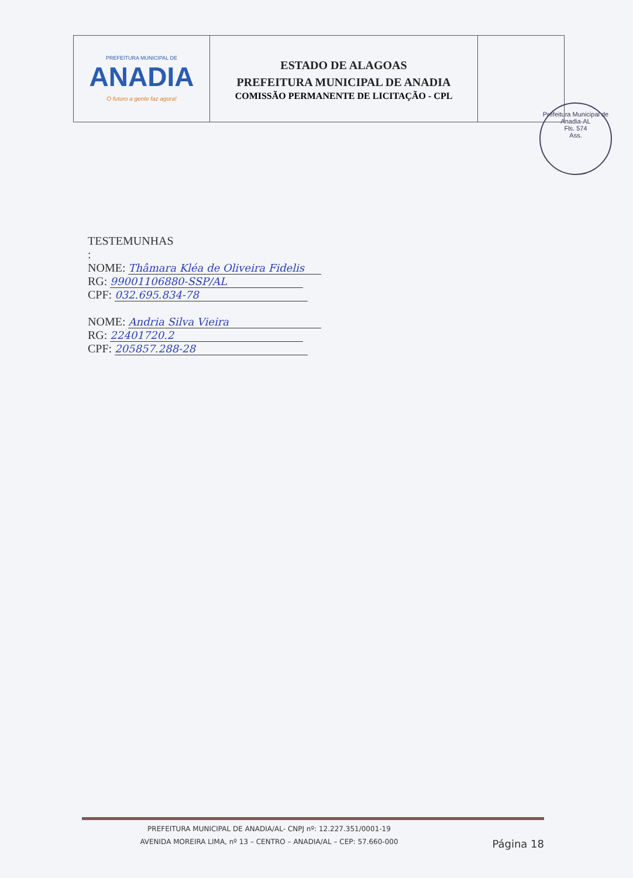| PREFEITURA MUNICIPAL DE ANADIA O futuro a gente faz agora! | ESTADO DE ALAGOAS PREFEITURA MUNICIPAL DE ANADIA COMISSÃO PERMANENTE DE LICITAÇÃO - CPL | |
Prefeitura Municipal de Anadia-AL
Fls. 574
Ass.
TESTEMUNHAS
:
NOME: Thâmara Kléa de Oliveira Fidelis
RG: 99001106880-SSP/AL
CPF: 032.695.834-78
NOME: Andria Silva Vieira
RG: 22401720.2
CPF: 205857.288-28
PREFEITURA MUNICIPAL DE ANADIA/AL- CNPJ nº: 12.227.351/0001-19
AVENIDA MOREIRA LIMA, nº 13 – CENTRO – ANADIA/AL – CEP: 57.660-000
Página 18